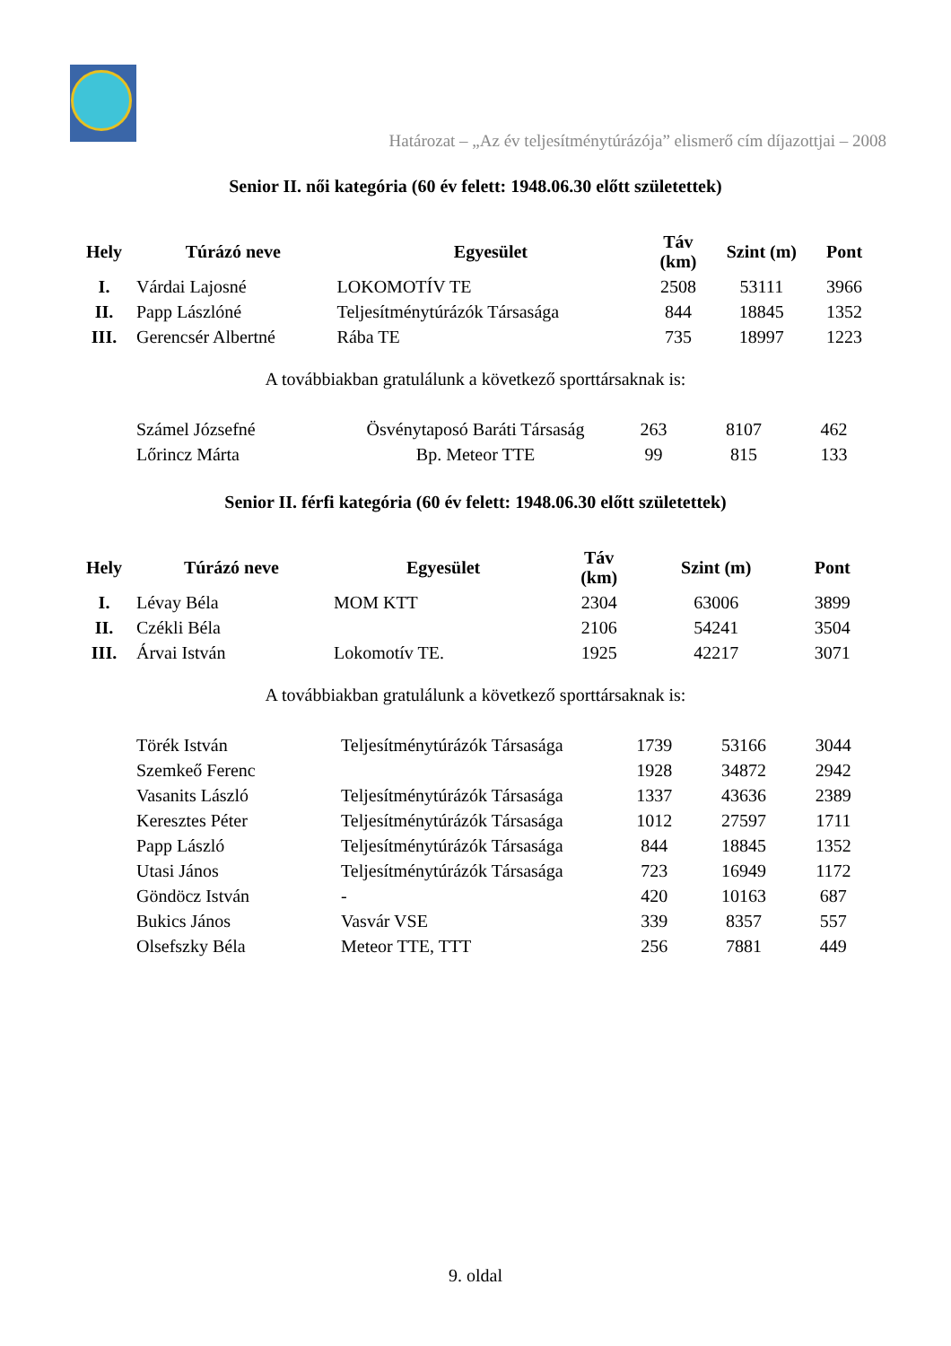Határozat – „Az év teljesítménytúrázója” elismerő cím díjazottjai – 2008
Senior II. női kategória (60 év felett: 1948.06.30 előtt születettek)
| Hely | Túrázó neve | Egyesület | Táv (km) | Szint (m) | Pont |
| --- | --- | --- | --- | --- | --- |
| I. | Várdai Lajosné | LOKOMOTÍV TE | 2508 | 53111 | 3966 |
| II. | Papp Lászlóné | Teljesítménytúrázók Társasága | 844 | 18845 | 1352 |
| III. | Gerencsér Albertné | Rába TE | 735 | 18997 | 1223 |
A továbbiakban gratulálunk a következő sporttársaknak is:
| | Számel Józsefné | Ösvénytaposó Baráti Társaság | 263 | 8107 | 462 |
| | Lőrincz Márta | Bp. Meteor TTE | 99 | 815 | 133 |
Senior II. férfi kategória (60 év felett: 1948.06.30 előtt születettek)
| Hely | Túrázó neve | Egyesület | Táv (km) | Szint (m) | Pont |
| --- | --- | --- | --- | --- | --- |
| I. | Lévay Béla | MOM KTT | 2304 | 63006 | 3899 |
| II. | Czékli Béla | | 2106 | 54241 | 3504 |
| III. | Árvai István | Lokomotív TE. | 1925 | 42217 | 3071 |
A továbbiakban gratulálunk a következő sporttársaknak is:
| | Törék István | Teljesítménytúrázók Társasága | 1739 | 53166 | 3044 |
| | Szemkeő Ferenc | | 1928 | 34872 | 2942 |
| | Vasanits László | Teljesítménytúrázók Társasága | 1337 | 43636 | 2389 |
| | Keresztes Péter | Teljesítménytúrázók Társasága | 1012 | 27597 | 1711 |
| | Papp László | Teljesítménytúrázók Társasága | 844 | 18845 | 1352 |
| | Utasi János | Teljesítménytúrázók Társasága | 723 | 16949 | 1172 |
| | Göndöcz István | - | 420 | 10163 | 687 |
| | Bukics János | Vasvár VSE | 339 | 8357 | 557 |
| | Olsefszky Béla | Meteor TTE, TTT | 256 | 7881 | 449 |
9. oldal